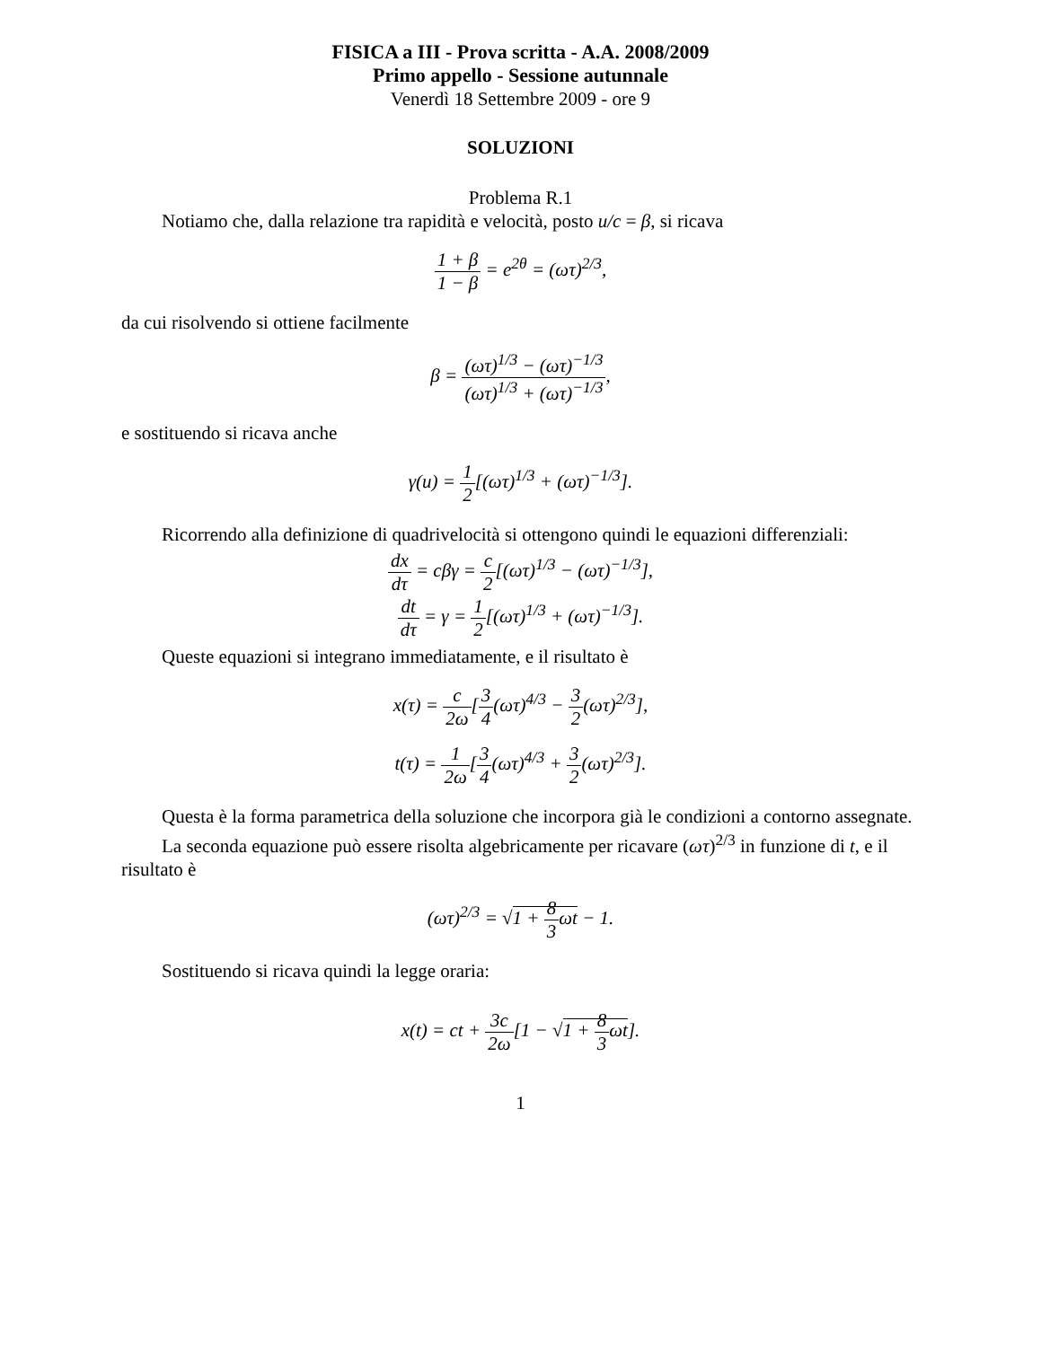FISICA a III - Prova scritta - A.A. 2008/2009
Primo appello - Sessione autunnale
Venerdì 18 Settembre 2009 - ore 9
SOLUZIONI
Problema R.1
Notiamo che, dalla relazione tra rapidità e velocità, posto u/c = β, si ricava
1 + β 1 − β = e<sup>2θ</sup> = (ωτ)<sup>2/3</sup>,
da cui risolvendo si ottiene facilmente
β = (ωτ)<sup>1/3</sup> − (ωτ)<sup>−1/3</sup> (ωτ)<sup>1/3</sup> + (ωτ)<sup>−1/3</sup>,
e sostituendo si ricava anche
γ(u) = 1 2[(ωτ)<sup>1/3</sup> + (ωτ)<sup>−1/3</sup>].
Ricorrendo alla definizione di quadrivelocità si ottengono quindi le equazioni differenziali:
dx dτ = cβγ = c 2[(ωτ)<sup>1/3</sup> − (ωτ)<sup>−1/3</sup>],
dt dτ = γ = 1 2[(ωτ)<sup>1/3</sup> + (ωτ)<sup>−1/3</sup>].
Queste equazioni si integrano immediatamente, e il risultato è
x(τ) = c 2ω[3 4(ωτ)<sup>4/3</sup> − 3 2(ωτ)<sup>2/3</sup>],
t(τ) = 1 2ω[3 4(ωτ)<sup>4/3</sup> + 3 2(ωτ)<sup>2/3</sup>].
Questa è la forma parametrica della soluzione che incorpora già le condizioni a contorno assegnate.
La seconda equazione può essere risolta algebricamente per ricavare (ωτ)<sup>2/3</sup> in funzione di t, e il risultato è
(ωτ)<sup>2/3</sup> = √1 + 8 3ωt − 1.
Sostituendo si ricava quindi la legge oraria:
x(t) = ct + 3c 2ω[1 − √1 + 8 3ωt].
1